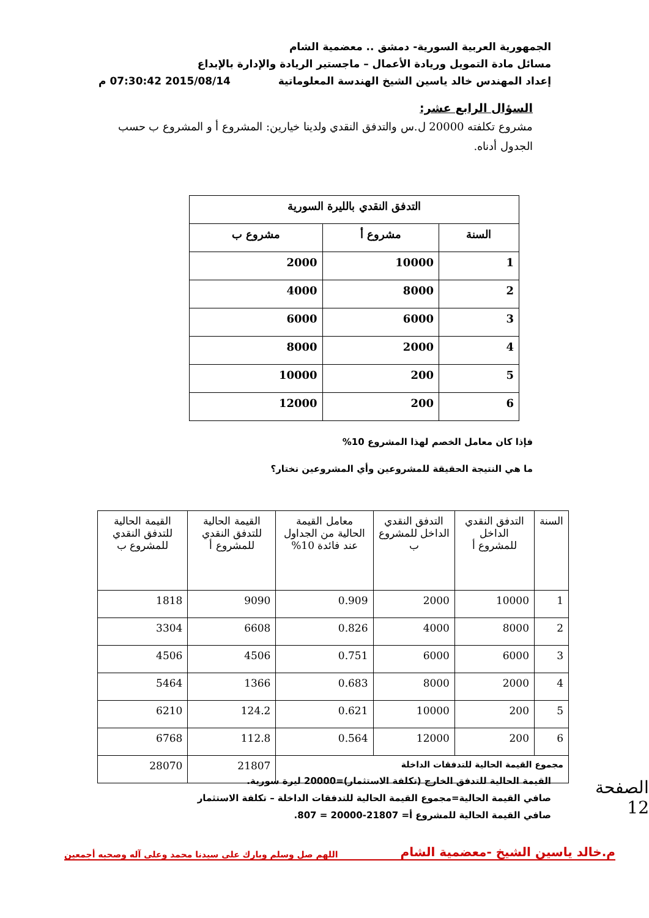الجمهورية العربية السورية- دمشق .. معضمية الشام
مسائل مادة التمويل وريادة الأعمال – ماجستير الريادة والإدارة بالإبداع
إعداد المهندس خالد ياسين الشيخ الهندسة المعلوماتية 2015/08/14 07:30:42 م
السؤال الرابع عشر:
مشروع تكلفته 20000 ل.س والتدفق النقدي ولدينا خيارين: المشروع أ و المشروع ب حسب الجدول أدناه.
| التدفق النقدي بالليرة السورية | | |
| --- | --- | --- |
| السنة | مشروع أ | مشروع ب |
| 1 | 10000 | 2000 |
| 2 | 8000 | 4000 |
| 3 | 6000 | 6000 |
| 4 | 2000 | 8000 |
| 5 | 200 | 10000 |
| 6 | 200 | 12000 |
فإذا كان معامل الخصم لهذا المشروع 10%
ما هي النتيجة الحقيقة للمشروعين وأي المشروعين نختار؟
| السنة | التدفق النقدي الداخل للمشروع أ | التدفق النقدي الداخل للمشروع ب | معامل القيمة الحالية من الجداول عند فائدة 10% | القيمة الحالية للتدفق النقدي للمشروع أ | القيمة الحالية للتدفق النقدي للمشروع ب |
| --- | --- | --- | --- | --- | --- |
| 1 | 10000 | 2000 | 0.909 | 9090 | 1818 |
| 2 | 8000 | 4000 | 0.826 | 6608 | 3304 |
| 3 | 6000 | 6000 | 0.751 | 4506 | 4506 |
| 4 | 2000 | 8000 | 0.683 | 1366 | 5464 |
| 5 | 200 | 10000 | 0.621 | 124.2 | 6210 |
| 6 | 200 | 12000 | 0.564 | 112.8 | 6768 |
| مجموع القيمة الحالية للتدفقات الداخلة | | | | 21807 | 28070 |
القيمة الحالية للتدفق الخارج (تكلفة الاستثمار)=20000 ليرة سورية.
صافي القيمة الحالية=مجموع القيمة الحالية للتدفقات الداخلة – تكلفة الاستثمار
صافي القيمة الحالية للمشروع أ= 21807-20000 = 807.
الصفحة 12
م.خالد ياسين الشيخ -معضمية الشام اللهم صل وسلم وبارك على سيدنا محمد وعلى آله وصحبه أجمعين